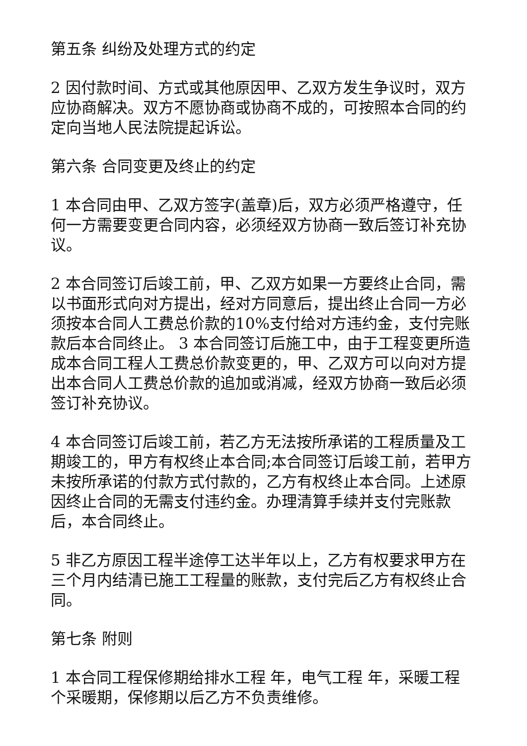第五条 纠纷及处理方式的约定
2 因付款时间、方式或其他原因甲、乙双方发生争议时，双方应协商解决。双方不愿协商或协商不成的，可按照本合同的约定向当地人民法院提起诉讼。
第六条 合同变更及终止的约定
1 本合同由甲、乙双方签字(盖章)后，双方必须严格遵守，任何一方需要变更合同内容，必须经双方协商一致后签订补充协议。
2 本合同签订后竣工前，甲、乙双方如果一方要终止合同，需以书面形式向对方提出，经对方同意后，提出终止合同一方必须按本合同人工费总价款的10%支付给对方违约金，支付完账款后本合同终止。 3 本合同签订后施工中，由于工程变更所造成本合同工程人工费总价款变更的，甲、乙双方可以向对方提出本合同人工费总价款的追加或消减，经双方协商一致后必须签订补充协议。
4 本合同签订后竣工前，若乙方无法按所承诺的工程质量及工期竣工的，甲方有权终止本合同;本合同签订后竣工前，若甲方未按所承诺的付款方式付款的，乙方有权终止本合同。上述原因终止合同的无需支付违约金。办理清算手续并支付完账款后，本合同终止。
5 非乙方原因工程半途停工达半年以上，乙方有权要求甲方在三个月内结清已施工工程量的账款，支付完后乙方有权终止合同。
第七条 附则
1 本合同工程保修期给排水工程 年，电气工程 年，采暖工程 个采暖期，保修期以后乙方不负责维修。